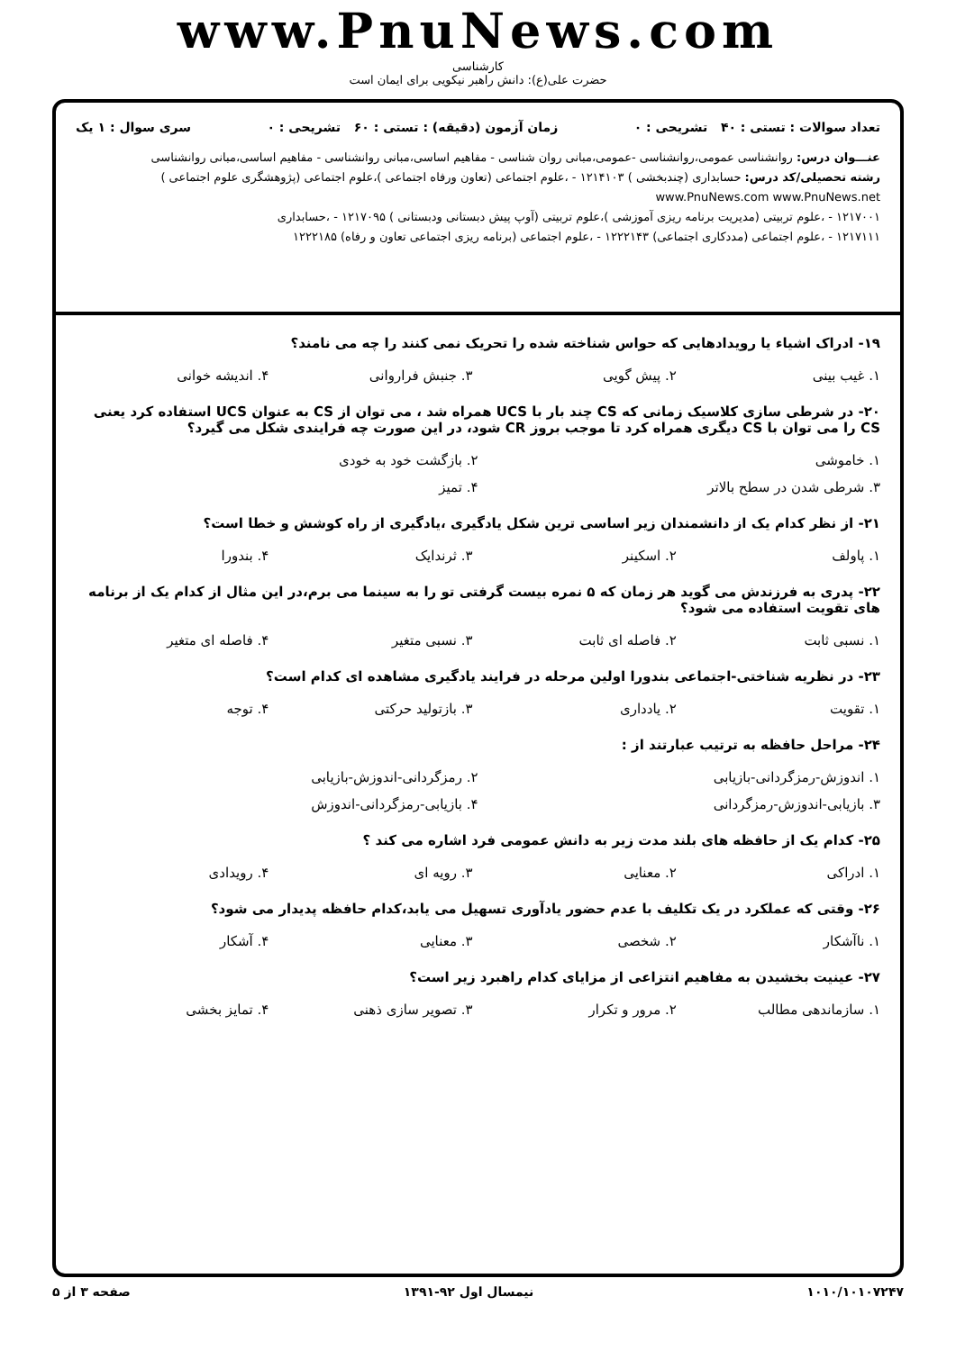www.PnuNews.com
کارشناسی
حضرت علی(ع): دانش راهبر نیکویی برای ایمان است
تعداد سوالات : تستی : ۴۰ تشریحی : ۰ زمان آزمون (دقیقه) : تستی : ۶۰ تشریحی : ۰ سری سوال : ۱ یک
عنـــوان درس: روانشناسی عمومی،روانشناسی -عمومی،مبانی روان شناسی - مفاهیم اساسی،مبانی روانشناسی - مفاهیم اساسی،مبانی روانشناسی
رشته تحصیلی/کد درس: حسابداری (چندبخشی ) ۱۲۱۴۱۰۳ - ،علوم اجتماعی (تعاون ورفاه اجتماعی )،علوم اجتماعی (پژوهشگری علوم اجتماعی ) www.PnuNews.com www.PnuNews.net
۱۲۱۷۰۰۱ - ،علوم تربیتی (مدیریت برنامه ریزی آموزشی )،علوم تربیتی (آوپ پیش دبستانی ودبستانی ) ۱۲۱۷۰۹۵ - ،حسابداری
۱۲۱۷۱۱۱ - ،علوم اجتماعی (مددکاری اجتماعی) ۱۲۲۲۱۴۳ - ،علوم اجتماعی (برنامه ریزی اجتماعی تعاون و رفاه) ۱۲۲۲۱۸۵
۱۹- ادراک اشیاء یا رویدادهایی که حواس شناخته شده را تحریک نمی کنند را چه می نامند؟
۱. غیب بینی ۲. پیش گویی ۳. جنبش فراروانی ۴. اندیشه خوانی
۲۰- در شرطی سازی کلاسیک زمانی که CS چند بار با UCS همراه شد ، می توان از CS به عنوان UCS استفاده کرد یعنی CS را می توان با CS دیگری همراه کرد تا موجب بروز CR شود، در این صورت چه فرایندی شکل می گیرد؟
۱. خاموشی ۲. بازگشت خود به خودی
۳. شرطی شدن در سطح بالاتر ۴. تمیز
۲۱- از نظر کدام یک از دانشمندان زیر اساسی ترین شکل یادگیری ،یادگیری از راه کوشش و خطا است؟
۱. پاولف ۲. اسکینر ۳. ثرندایک ۴. بندورا
۲۲- پدری به فرزندش می گوید هر زمان که ۵ نمره بیست گرفتی تو را به سینما می برم،در این مثال از کدام یک از برنامه های تقویت استفاده می شود؟
۱. نسبی ثابت ۲. فاصله ای ثابت ۳. نسبی متغیر ۴. فاصله ای متغیر
۲۳- در نظریه شناختی-اجتماعی بندورا اولین مرحله در فرایند یادگیری مشاهده ای کدام است؟
۱. تقویت ۲. یادداری ۳. بازتولید حرکتی ۴. توجه
۲۴- مراحل حافظه به ترتیب عبارتند از :
۱. اندوزش-رمزگردانی-بازیابی ۲. رمزگردانی-اندوزش-بازیابی
۳. بازیابی-اندوزش-رمزگردانی ۴. بازیابی-رمزگردانی-اندوزش
۲۵- کدام یک از حافظه های بلند مدت زیر به دانش عمومی فرد اشاره می کند ؟
۱. ادراکی ۲. معنایی ۳. رویه ای ۴. رویدادی
۲۶- وقتی که عملکرد در یک تکلیف با عدم حضور یادآوری تسهیل می یابد،کدام حافظه پدیدار می شود؟
۱. ناآشکار ۲. شخصی ۳. معنایی ۴. آشکار
۲۷- عینیت بخشیدن به مفاهیم انتزاعی از مزایای کدام راهبرد زیر است؟
۱. سازماندهی مطالب ۲. مرور و تکرار ۳. تصویر سازی ذهنی ۴. تمایز بخشی
۱۰۱۰/۱۰۱۰۷۲۴۷ نیمسال اول ۹۲-۱۳۹۱ صفحه ۳ از ۵